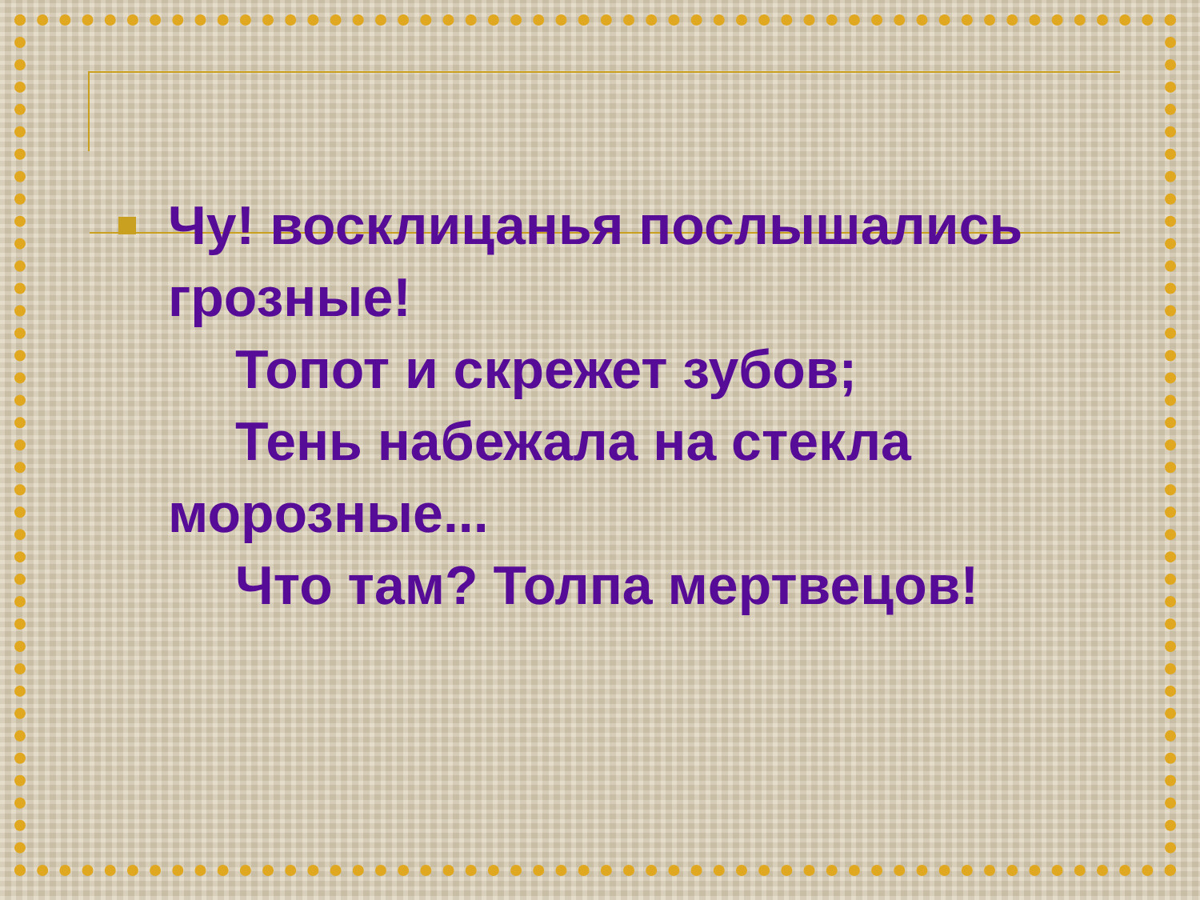Чу! восклицанья послышались
грозные!
Топот и скрежет зубов;
Тень набежала на стекла
морозные...
Что там? Толпа мертвецов!